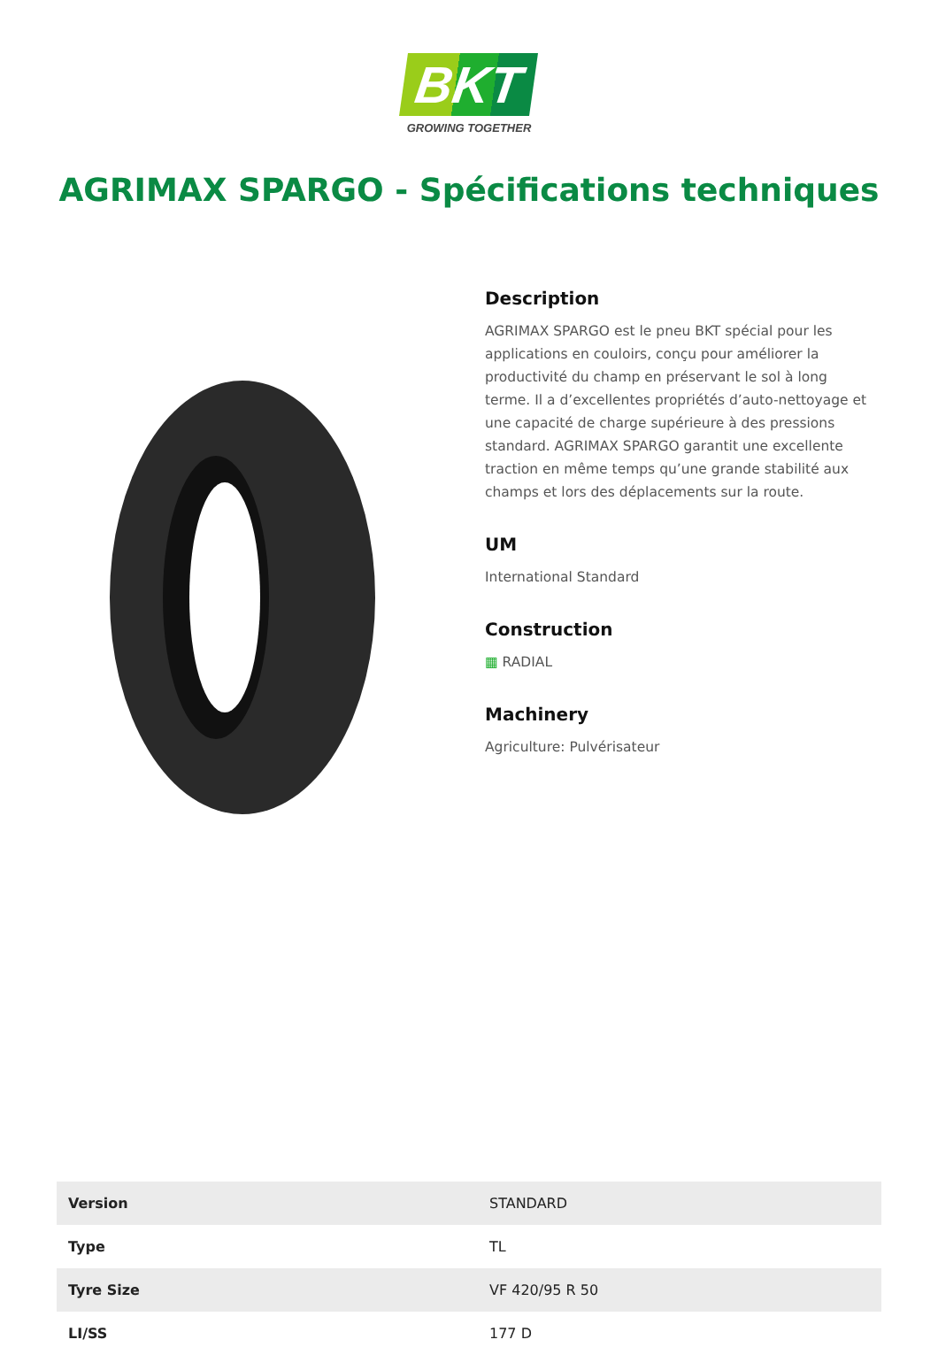BKT
GROWING TOGETHER
AGRIMAX SPARGO - Spécifications techniques
Description
AGRIMAX SPARGO est le pneu BKT spécial pour les applications en couloirs, conçu pour améliorer la productivité du champ en préservant le sol à long terme. Il a d’excellentes propriétés d’auto-nettoyage et une capacité de charge supérieure à des pressions standard. AGRIMAX SPARGO garantit une excellente traction en même temps qu’une grande stabilité aux champs et lors des déplacements sur la route.
UM
International Standard
Construction
▦ RADIAL
Machinery
Agriculture: Pulvérisateur
| Version | STANDARD |
| Type | TL |
| Tyre Size | VF 420/95 R 50 |
| LI/SS | 177 D |